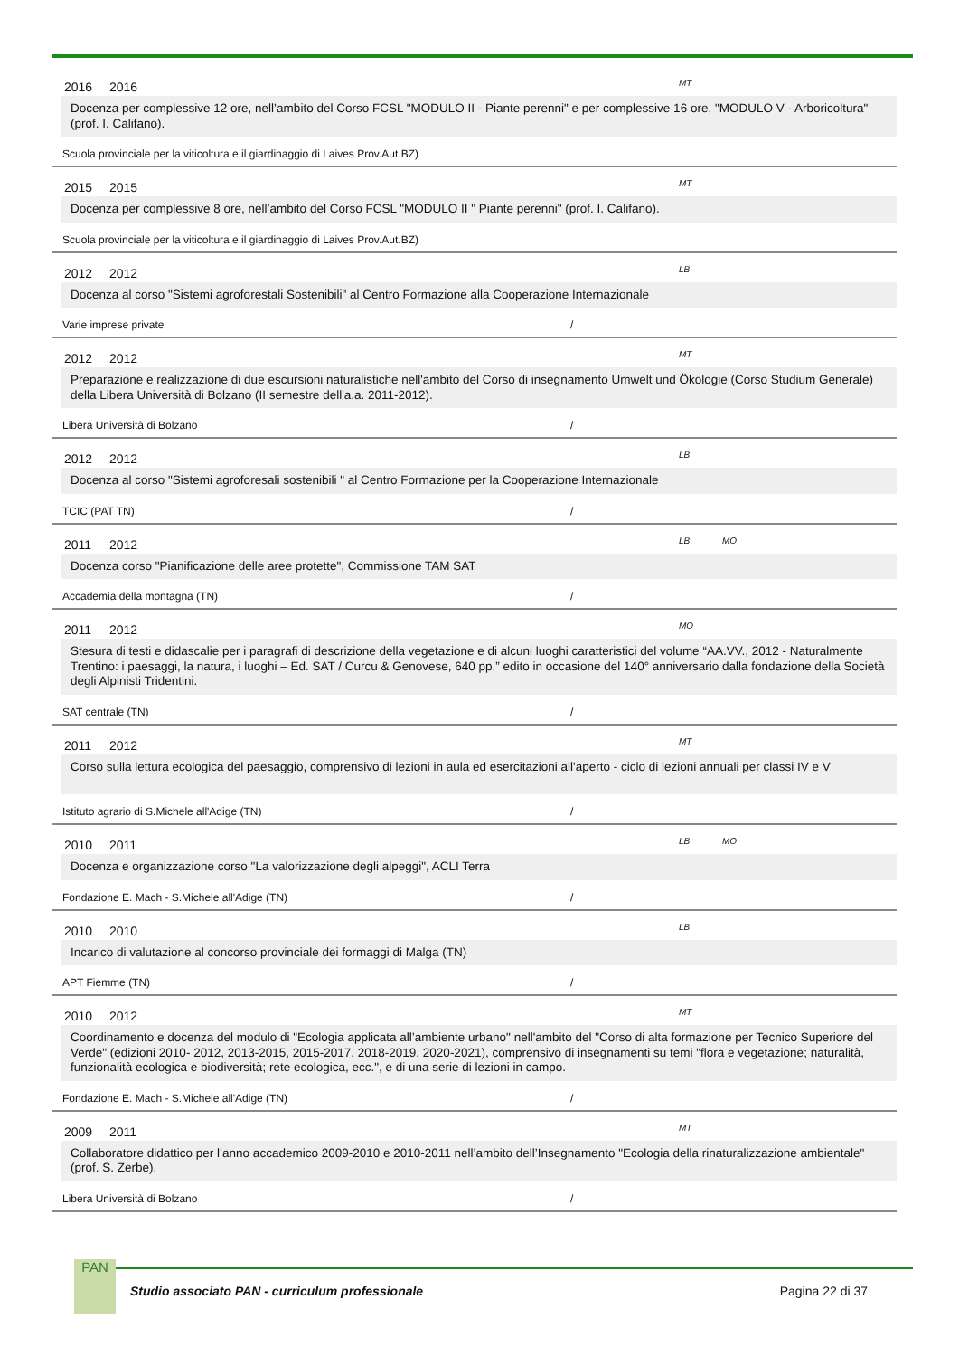2016 2016 MT
Docenza per complessive 12 ore, nell’ambito del Corso FCSL "MODULO II - Piante perenni" e per complessive 16 ore, "MODULO V - Arboricoltura" (prof. I. Califano).
Scuola provinciale per la viticoltura e il giardinaggio di Laives Prov.Aut.BZ)
2015 2015 MT
Docenza per complessive 8 ore, nell’ambito del Corso FCSL "MODULO II " Piante perenni" (prof. I. Califano).
Scuola provinciale per la viticoltura e il giardinaggio di Laives Prov.Aut.BZ)
2012 2012 LB
Docenza al corso "Sistemi agroforestali Sostenibili" al Centro Formazione alla Cooperazione Internazionale
Varie imprese private /
2012 2012 MT
Preparazione e realizzazione di due escursioni naturalistiche nell'ambito del Corso di insegnamento Umwelt und Ökologie (Corso Studium Generale) della Libera Università di Bolzano (II semestre dell'a.a. 2011-2012).
Libera Università di Bolzano /
2012 2012 LB
Docenza al corso "Sistemi agroforesali sostenibili " al Centro Formazione per la Cooperazione Internazionale
TCIC (PAT TN) /
2011 2012 LB MO
Docenza corso "Pianificazione delle aree protette", Commissione TAM SAT
Accademia della montagna (TN) /
2011 2012 MO
Stesura di testi e didascalie per i paragrafi di descrizione della vegetazione e di alcuni luoghi caratteristici del volume “AA.VV., 2012 - Naturalmente Trentino: i paesaggi, la natura, i luoghi – Ed. SAT / Curcu & Genovese, 640 pp.” edito in occasione del 140° anniversario dalla fondazione della Società degli Alpinisti Tridentini.
SAT centrale (TN) /
2011 2012 MT
Corso sulla lettura ecologica del paesaggio, comprensivo di lezioni in aula ed esercitazioni all'aperto - ciclo di lezioni annuali per classi IV e V
Istituto agrario di S.Michele all'Adige (TN) /
2010 2011 LB MO
Docenza e organizzazione corso "La valorizzazione degli alpeggi", ACLI Terra
Fondazione E. Mach - S.Michele all'Adige (TN) /
2010 2010 LB
Incarico di valutazione al concorso provinciale dei formaggi di Malga (TN)
APT Fiemme (TN) /
2010 2012 MT
Coordinamento e docenza del modulo di "Ecologia applicata all’ambiente urbano" nell'ambito del "Corso di alta formazione per Tecnico Superiore del Verde" (edizioni 2010- 2012, 2013-2015, 2015-2017, 2018-2019, 2020-2021), comprensivo di insegnamenti su temi "flora e vegetazione; naturalità, funzionalità ecologica e biodiversità; rete ecologica, ecc.", e di una serie di lezioni in campo.
Fondazione E. Mach - S.Michele all'Adige (TN) /
2009 2011 MT
Collaboratore didattico per l’anno accademico 2009-2010 e 2010-2011 nell’ambito dell’Insegnamento "Ecologia della rinaturalizzazione ambientale" (prof. S. Zerbe).
Libera Università di Bolzano /
PAN
Studio associato PAN - curriculum professionale Pagina 22 di 37